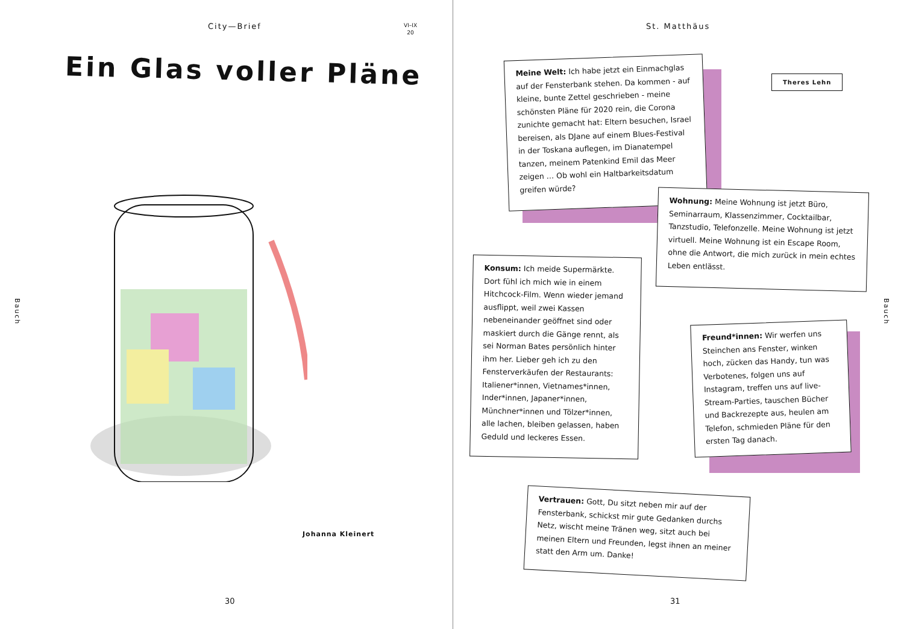City—Brief
VI–IX
20
Ein Glas voller Pläne
Bauch
Johanna Kleinert
30
St. Matthäus
Theres Lehn
Meine Welt: Ich habe jetzt ein Einmachglas auf der Fensterbank stehen. Da kommen - auf kleine, bunte Zettel geschrieben - meine schönsten Pläne für 2020 rein, die Corona zunichte gemacht hat: Eltern besuchen, Israel bereisen, als DJane auf einem Blues-Festival in der Toskana auflegen, im Dianatempel tanzen, meinem Patenkind Emil das Meer zeigen … Ob wohl ein Haltbarkeitsdatum greifen würde?
Wohnung: Meine Wohnung ist jetzt Büro, Seminarraum, Klassenzimmer, Cocktailbar, Tanzstudio, Telefonzelle. Meine Wohnung ist jetzt virtuell. Meine Wohnung ist ein Escape Room, ohne die Antwort, die mich zurück in mein echtes Leben entlässt.
Konsum: Ich meide Supermärkte. Dort fühl ich mich wie in einem Hitchcock-Film. Wenn wieder jemand ausflippt, weil zwei Kassen nebeneinander geöffnet sind oder maskiert durch die Gänge rennt, als sei Norman Bates persönlich hinter ihm her. Lieber geh ich zu den Fensterverkäufen der Restaurants: Italiener*innen, Vietnames*innen, Inder*innen, Japaner*innen, Münchner*innen und Tölzer*innen, alle lachen, bleiben gelassen, haben Geduld und leckeres Essen.
Freund*innen: Wir werfen uns Steinchen ans Fenster, winken hoch, zücken das Handy, tun was Verbotenes, folgen uns auf Instagram, treffen uns auf live-Stream-Parties, tauschen Bücher und Backrezepte aus, heulen am Telefon, schmieden Pläne für den ersten Tag danach.
Vertrauen: Gott, Du sitzt neben mir auf der Fensterbank, schickst mir gute Gedanken durchs Netz, wischt meine Tränen weg, sitzt auch bei meinen Eltern und Freunden, legst ihnen an meiner statt den Arm um. Danke!
Bauch
31